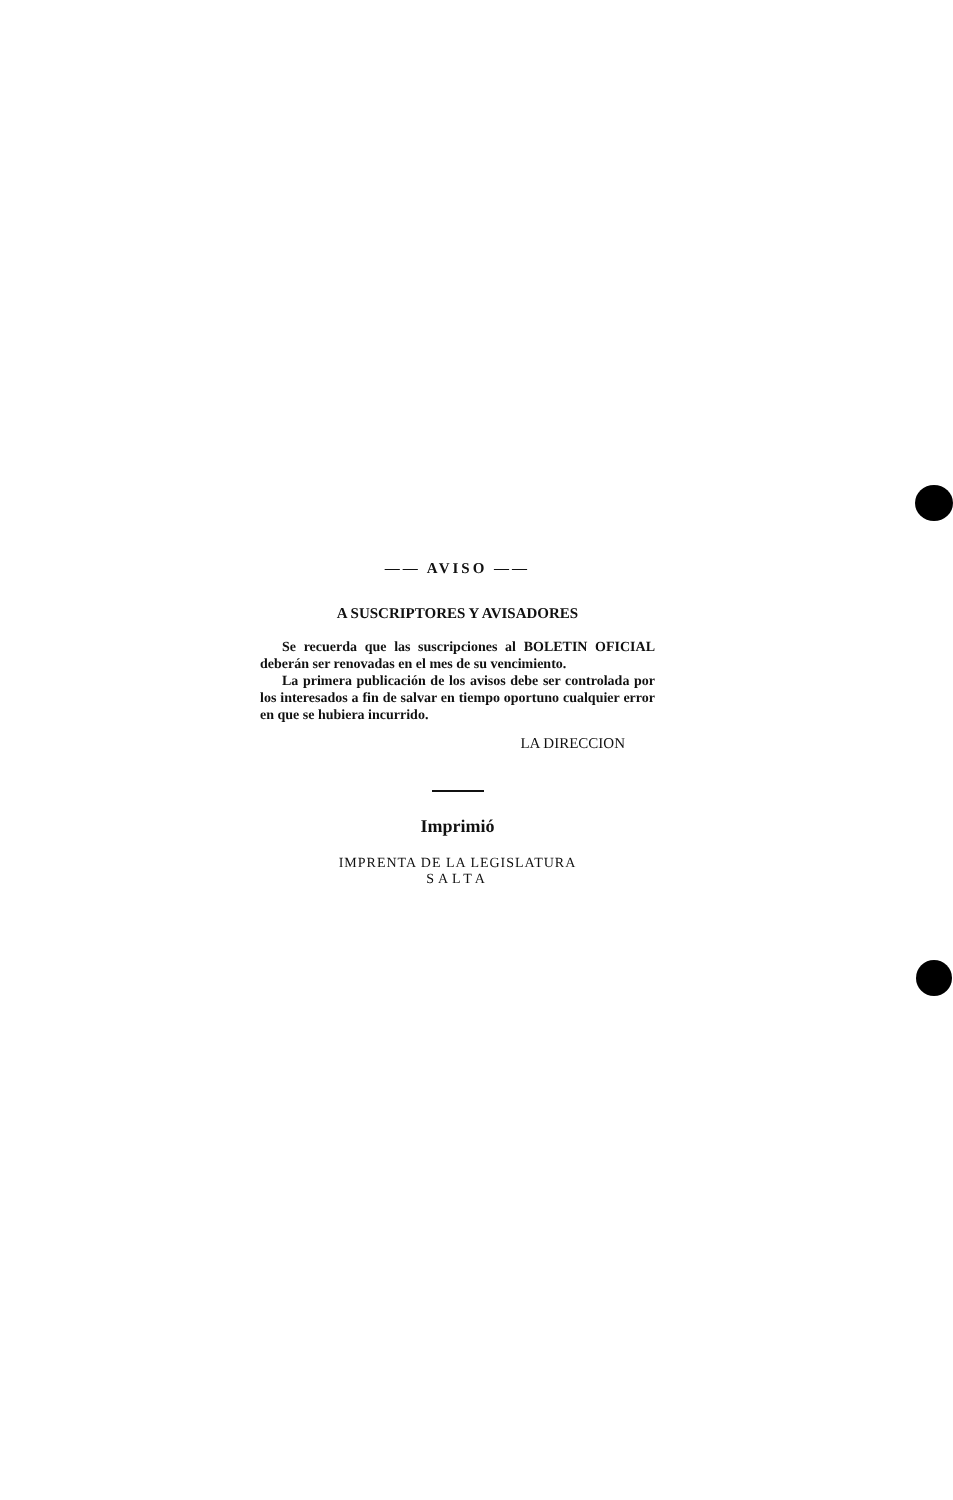—— AVISO ——
A SUSCRIPTORES Y AVISADORES
Se recuerda que las suscripciones al BOLETIN OFICIAL deberán ser renovadas en el mes de su vencimiento.
La primera publicación de los avisos debe ser controlada por los interesados a fin de salvar en tiempo oportuno cualquier error en que se hubiera incurrido.
LA DIRECCION
Imprimió
IMPRENTA DE LA LEGISLATURA
SALTA